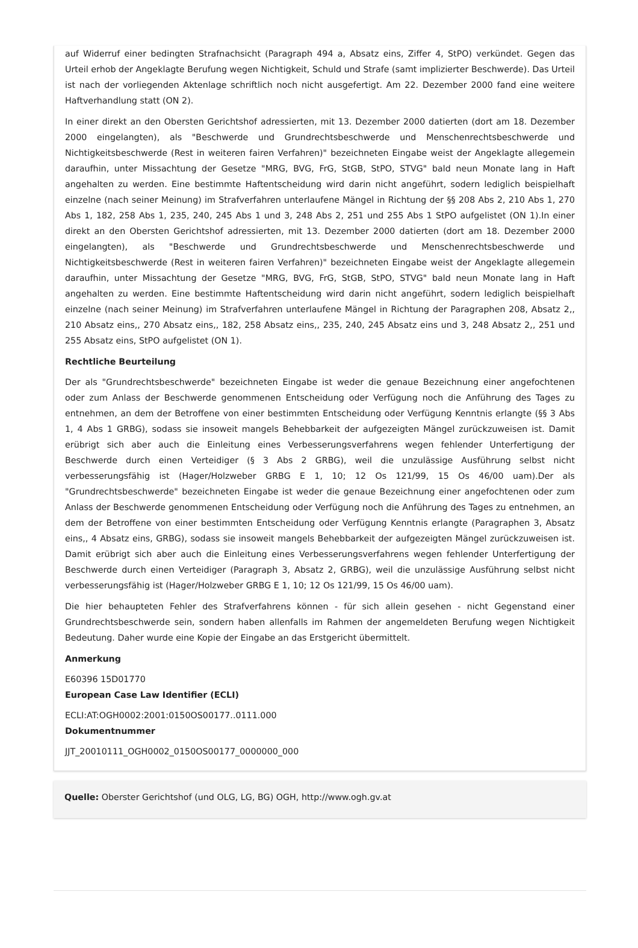auf Widerruf einer bedingten Strafnachsicht (Paragraph 494 a, Absatz eins, Ziffer 4, StPO) verkündet. Gegen das Urteil erhob der Angeklagte Berufung wegen Nichtigkeit, Schuld und Strafe (samt implizierter Beschwerde). Das Urteil ist nach der vorliegenden Aktenlage schriftlich noch nicht ausgefertigt. Am 22. Dezember 2000 fand eine weitere Haftverhandlung statt (ON 2).
In einer direkt an den Obersten Gerichtshof adressierten, mit 13. Dezember 2000 datierten (dort am 18. Dezember 2000 eingelangten), als "Beschwerde und Grundrechtsbeschwerde und Menschenrechtsbeschwerde und Nichtigkeitsbeschwerde (Rest in weiteren fairen Verfahren)" bezeichneten Eingabe weist der Angeklagte allegemein daraufhin, unter Missachtung der Gesetze "MRG, BVG, FrG, StGB, StPO, STVG" bald neun Monate lang in Haft angehalten zu werden. Eine bestimmte Haftentscheidung wird darin nicht angeführt, sodern lediglich beispielhaft einzelne (nach seiner Meinung) im Strafverfahren unterlaufene Mängel in Richtung der §§ 208 Abs 2, 210 Abs 1, 270 Abs 1, 182, 258 Abs 1, 235, 240, 245 Abs 1 und 3, 248 Abs 2, 251 und 255 Abs 1 StPO aufgelistet (ON 1).In einer direkt an den Obersten Gerichtshof adressierten, mit 13. Dezember 2000 datierten (dort am 18. Dezember 2000 eingelangten), als "Beschwerde und Grundrechtsbeschwerde und Menschenrechtsbeschwerde und Nichtigkeitsbeschwerde (Rest in weiteren fairen Verfahren)" bezeichneten Eingabe weist der Angeklagte allegemein daraufhin, unter Missachtung der Gesetze "MRG, BVG, FrG, StGB, StPO, STVG" bald neun Monate lang in Haft angehalten zu werden. Eine bestimmte Haftentscheidung wird darin nicht angeführt, sodern lediglich beispielhaft einzelne (nach seiner Meinung) im Strafverfahren unterlaufene Mängel in Richtung der Paragraphen 208, Absatz 2,, 210 Absatz eins,, 270 Absatz eins,, 182, 258 Absatz eins,, 235, 240, 245 Absatz eins und 3, 248 Absatz 2,, 251 und 255 Absatz eins, StPO aufgelistet (ON 1).
Rechtliche Beurteilung
Der als "Grundrechtsbeschwerde" bezeichneten Eingabe ist weder die genaue Bezeichnung einer angefochtenen oder zum Anlass der Beschwerde genommenen Entscheidung oder Verfügung noch die Anführung des Tages zu entnehmen, an dem der Betroffene von einer bestimmten Entscheidung oder Verfügung Kenntnis erlangte (§§ 3 Abs 1, 4 Abs 1 GRBG), sodass sie insoweit mangels Behebbarkeit der aufgezeigten Mängel zurückzuweisen ist. Damit erübrigt sich aber auch die Einleitung eines Verbesserungsverfahrens wegen fehlender Unterfertigung der Beschwerde durch einen Verteidiger (§ 3 Abs 2 GRBG), weil die unzulässige Ausführung selbst nicht verbesserungsfähig ist (Hager/Holzweber GRBG E 1, 10; 12 Os 121/99, 15 Os 46/00 uam).Der als "Grundrechtsbeschwerde" bezeichneten Eingabe ist weder die genaue Bezeichnung einer angefochtenen oder zum Anlass der Beschwerde genommenen Entscheidung oder Verfügung noch die Anführung des Tages zu entnehmen, an dem der Betroffene von einer bestimmten Entscheidung oder Verfügung Kenntnis erlangte (Paragraphen 3, Absatz eins,, 4 Absatz eins, GRBG), sodass sie insoweit mangels Behebbarkeit der aufgezeigten Mängel zurückzuweisen ist. Damit erübrigt sich aber auch die Einleitung eines Verbesserungsverfahrens wegen fehlender Unterfertigung der Beschwerde durch einen Verteidiger (Paragraph 3, Absatz 2, GRBG), weil die unzulässige Ausführung selbst nicht verbesserungsfähig ist (Hager/Holzweber GRBG E 1, 10; 12 Os 121/99, 15 Os 46/00 uam).
Die hier behaupteten Fehler des Strafverfahrens können - für sich allein gesehen - nicht Gegenstand einer Grundrechtsbeschwerde sein, sondern haben allenfalls im Rahmen der angemeldeten Berufung wegen Nichtigkeit Bedeutung. Daher wurde eine Kopie der Eingabe an das Erstgericht übermittelt.
Anmerkung
E60396 15D01770
European Case Law Identifier (ECLI)
ECLI:AT:OGH0002:2001:0150OS00177..0111.000
Dokumentnummer
JJT_20010111_OGH0002_0150OS00177_0000000_000
Quelle: Oberster Gerichtshof (und OLG, LG, BG) OGH, http://www.ogh.gv.at